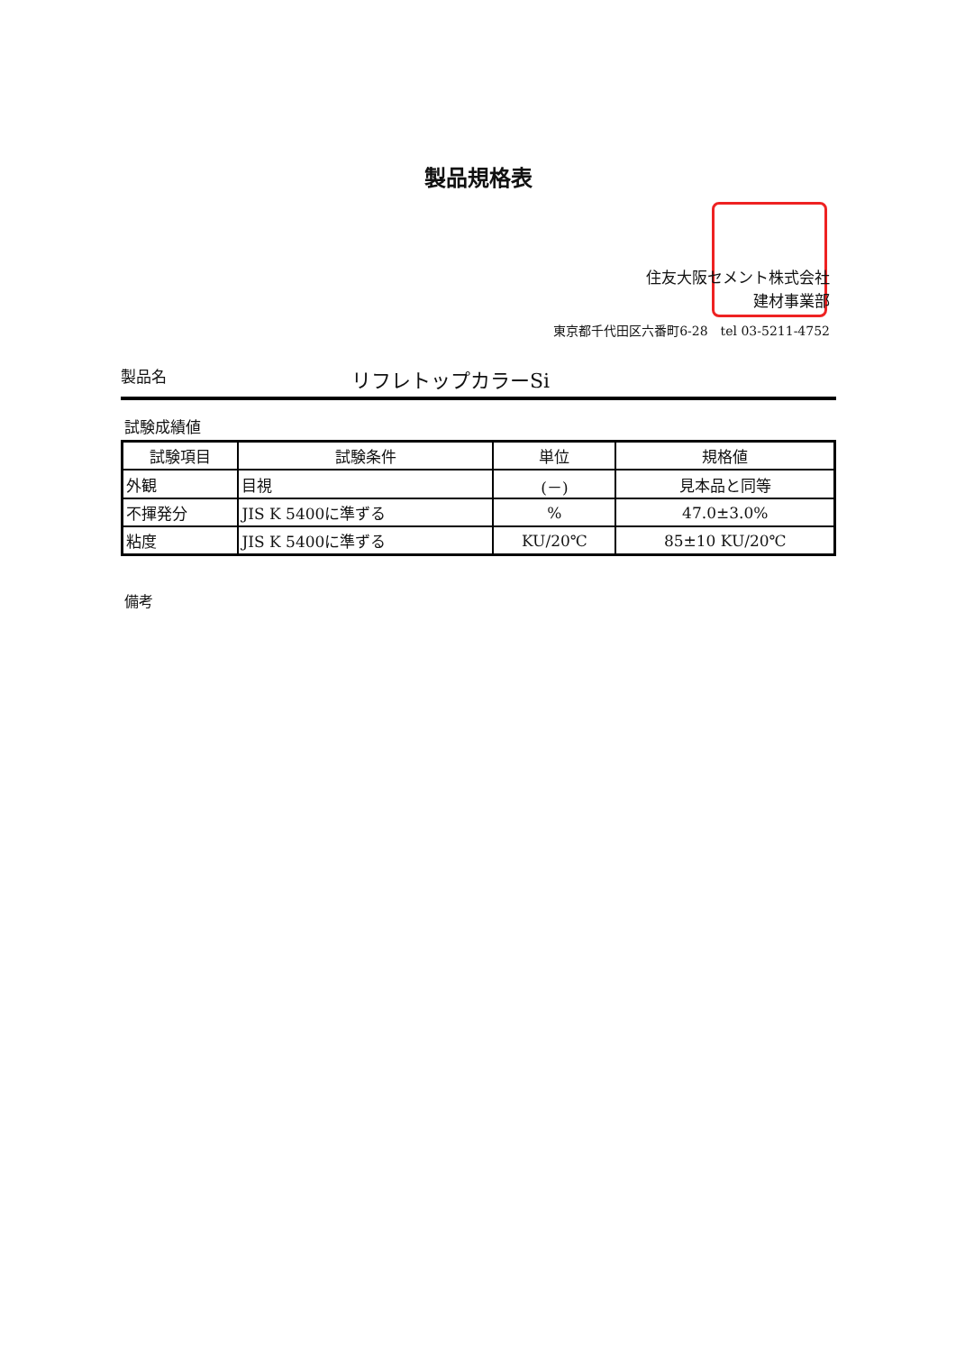製品規格表
住友大阪セメント株式会社
建材事業部
東京都千代田区六番町6-28　tel 03-5211-4752
製品名 リフレトップカラーSi
試験成績値
| 試験項目 | 試験条件 | 単位 | 規格値 |
| --- | --- | --- | --- |
| 外観 | 目視 | (－) | 見本品と同等 |
| 不揮発分 | JIS K 5400に準ずる | % | 47.0±3.0% |
| 粘度 | JIS K 5400に準ずる | KU/20℃ | 85±10 KU/20℃ |
備考